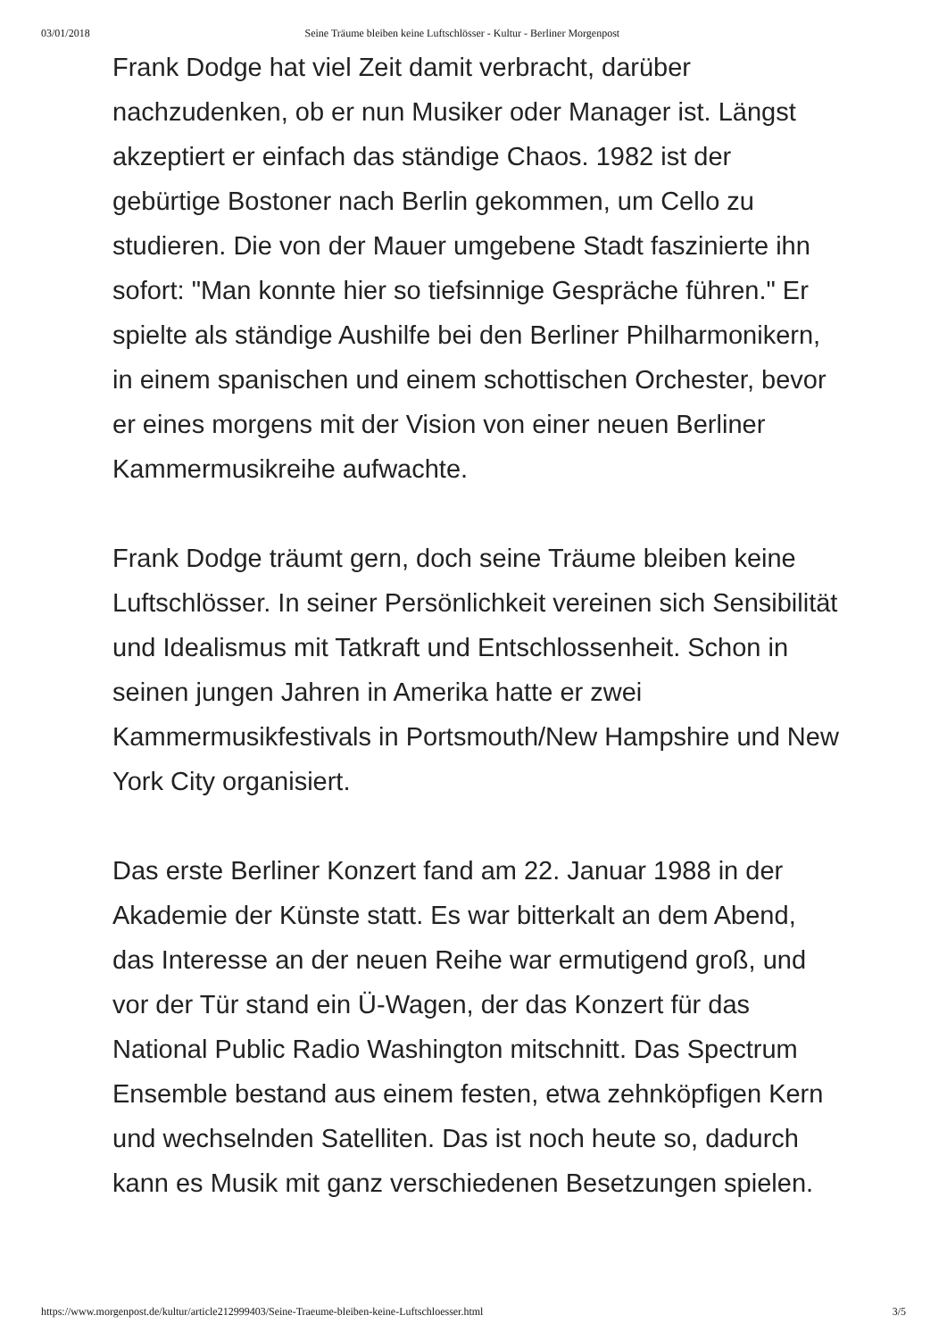03/01/2018 Seine Träume bleiben keine Luftschlösser - Kultur - Berliner Morgenpost
Frank Dodge hat viel Zeit damit verbracht, darüber nachzudenken, ob er nun Musiker oder Manager ist. Längst akzeptiert er einfach das ständige Chaos. 1982 ist der gebürtige Bostoner nach Berlin gekommen, um Cello zu studieren. Die von der Mauer umgebene Stadt faszinierte ihn sofort: "Man konnte hier so tiefsinnige Gespräche führen." Er spielte als ständige Aushilfe bei den Berliner Philharmonikern, in einem spanischen und einem schottischen Orchester, bevor er eines morgens mit der Vision von einer neuen Berliner Kammermusikreihe aufwachte.
Frank Dodge träumt gern, doch seine Träume bleiben keine Luftschlösser. In seiner Persönlichkeit vereinen sich Sensibilität und Idealismus mit Tatkraft und Entschlossenheit. Schon in seinen jungen Jahren in Amerika hatte er zwei Kammermusikfestivals in Portsmouth/New Hampshire und New York City organisiert.
Das erste Berliner Konzert fand am 22. Januar 1988 in der Akademie der Künste statt. Es war bitterkalt an dem Abend, das Interesse an der neuen Reihe war ermutigend groß, und vor der Tür stand ein Ü-Wagen, der das Konzert für das National Public Radio Washington mitschnitt. Das Spectrum Ensemble bestand aus einem festen, etwa zehnköpfigen Kern und wechselnden Satelliten. Das ist noch heute so, dadurch kann es Musik mit ganz verschiedenen Besetzungen spielen.
https://www.morgenpost.de/kultur/article212999403/Seine-Traeume-bleiben-keine-Luftschloesser.html 3/5